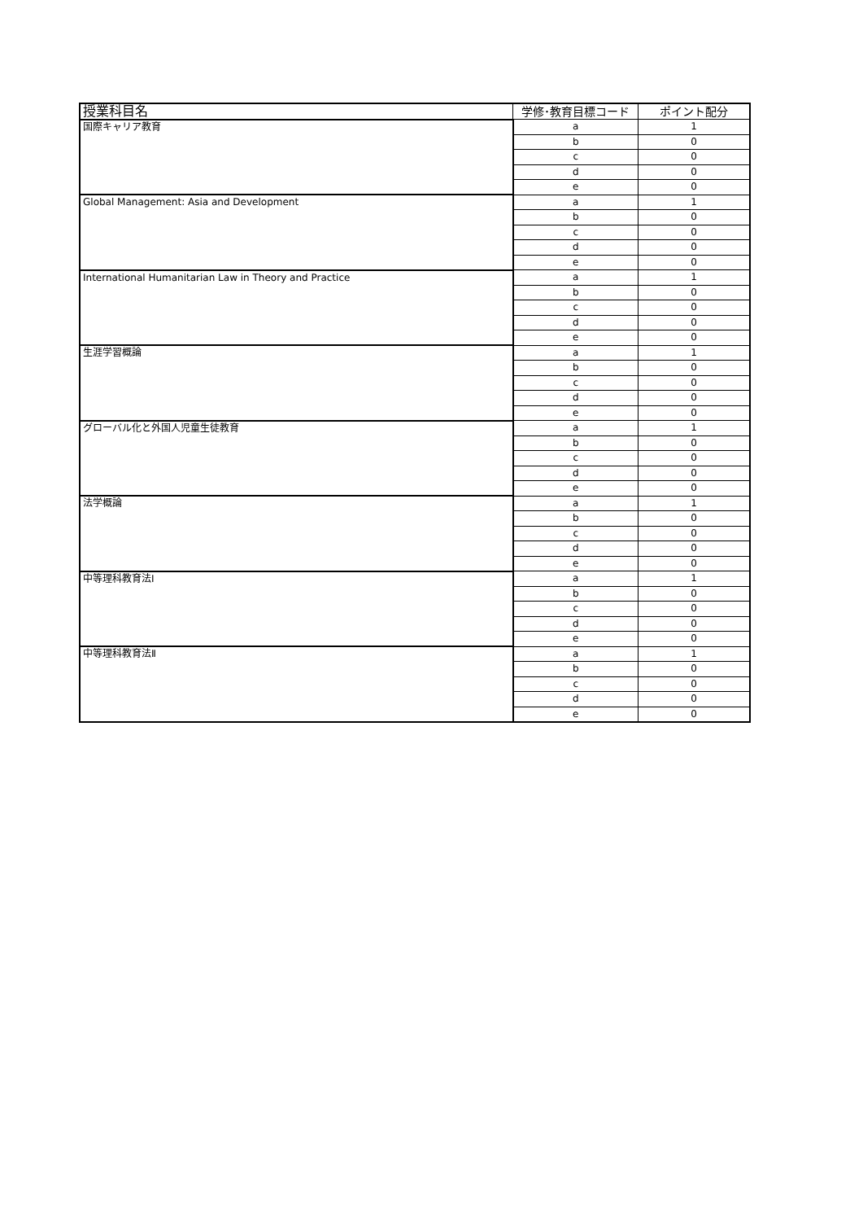| 授業科目名 | 学修･教育目標コード | ポイント配分 |
| --- | --- | --- |
| 国際キャリア教育 | a | 1 |
| | b | 0 |
| | c | 0 |
| | d | 0 |
| | e | 0 |
| Global Management: Asia and Development | a | 1 |
| | b | 0 |
| | c | 0 |
| | d | 0 |
| | e | 0 |
| International Humanitarian Law in Theory and Practice | a | 1 |
| | b | 0 |
| | c | 0 |
| | d | 0 |
| | e | 0 |
| 生涯学習概論 | a | 1 |
| | b | 0 |
| | c | 0 |
| | d | 0 |
| | e | 0 |
| グローバル化と外国人児童生徒教育 | a | 1 |
| | b | 0 |
| | c | 0 |
| | d | 0 |
| | e | 0 |
| 法学概論 | a | 1 |
| | b | 0 |
| | c | 0 |
| | d | 0 |
| | e | 0 |
| 中等理科教育法Ⅰ | a | 1 |
| | b | 0 |
| | c | 0 |
| | d | 0 |
| | e | 0 |
| 中等理科教育法Ⅱ | a | 1 |
| | b | 0 |
| | c | 0 |
| | d | 0 |
| | e | 0 |